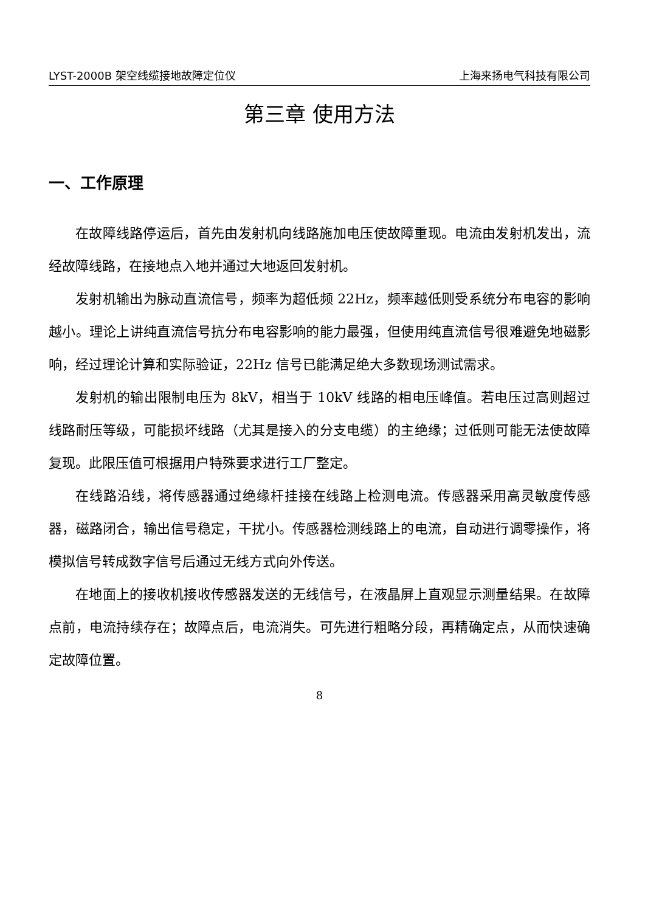LYST-2000B 架空线缆接地故障定位仪 上海来扬电气科技有限公司
第三章 使用方法
一、工作原理
在故障线路停运后，首先由发射机向线路施加电压使故障重现。电流由发射机发出，流经故障线路，在接地点入地并通过大地返回发射机。
发射机输出为脉动直流信号，频率为超低频 22Hz，频率越低则受系统分布电容的影响越小。理论上讲纯直流信号抗分布电容影响的能力最强，但使用纯直流信号很难避免地磁影响，经过理论计算和实际验证，22Hz 信号已能满足绝大多数现场测试需求。
发射机的输出限制电压为 8kV，相当于 10kV 线路的相电压峰值。若电压过高则超过线路耐压等级，可能损坏线路（尤其是接入的分支电缆）的主绝缘；过低则可能无法使故障复现。此限压值可根据用户特殊要求进行工厂整定。
在线路沿线，将传感器通过绝缘杆挂接在线路上检测电流。传感器采用高灵敏度传感器，磁路闭合，输出信号稳定，干扰小。传感器检测线路上的电流，自动进行调零操作，将模拟信号转成数字信号后通过无线方式向外传送。
在地面上的接收机接收传感器发送的无线信号，在液晶屏上直观显示测量结果。在故障点前，电流持续存在；故障点后，电流消失。可先进行粗略分段，再精确定点，从而快速确定故障位置。
8